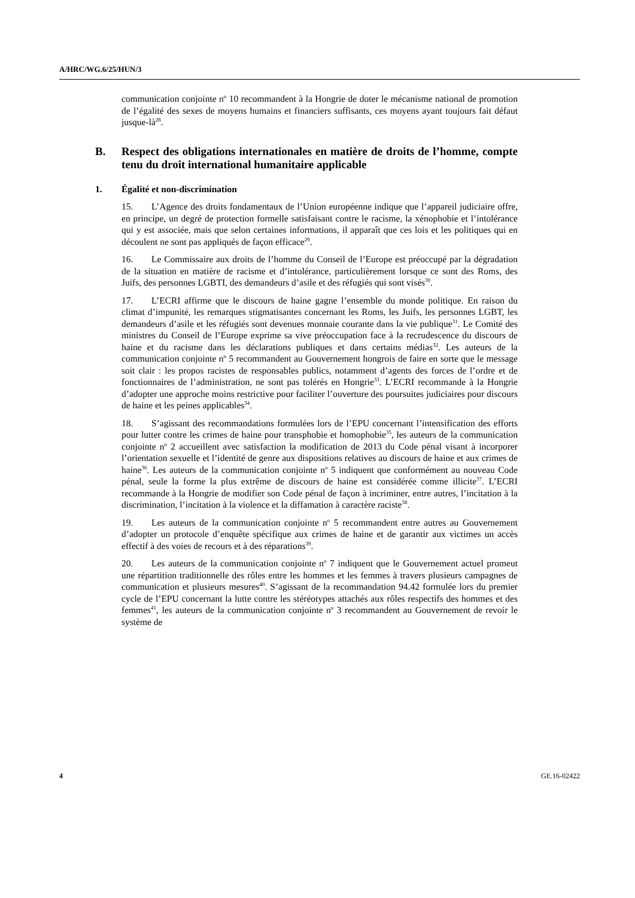A/HRC/WG.6/25/HUN/3
communication conjointe n<sup>o</sup> 10 recommandent à la Hongrie de doter le mécanisme national de promotion de l’égalité des sexes de moyens humains et financiers suffisants, ces moyens ayant toujours fait défaut jusque-là<sup>28</sup>.
B. Respect des obligations internationales en matière de droits de l’homme, compte tenu du droit international humanitaire applicable
1. Égalité et non-discrimination
15. L’Agence des droits fondamentaux de l’Union européenne indique que l’appareil judiciaire offre, en principe, un degré de protection formelle satisfaisant contre le racisme, la xénophobie et l’intolérance qui y est associée, mais que selon certaines informations, il apparaît que ces lois et les politiques qui en découlent ne sont pas appliqués de façon efficace<sup>29</sup>.
16. Le Commissaire aux droits de l’homme du Conseil de l’Europe est préoccupé par la dégradation de la situation en matière de racisme et d’intolérance, particulièrement lorsque ce sont des Roms, des Juifs, des personnes LGBTI, des demandeurs d’asile et des réfugiés qui sont visés<sup>30</sup>.
17. L’ECRI affirme que le discours de haine gagne l’ensemble du monde politique. En raison du climat d’impunité, les remarques stigmatisantes concernant les Roms, les Juifs, les personnes LGBT, les demandeurs d’asile et les réfugiés sont devenues monnaie courante dans la vie publique<sup>31</sup>. Le Comité des ministres du Conseil de l’Europe exprime sa vive préoccupation face à la recrudescence du discours de haine et du racisme dans les déclarations publiques et dans certains médias<sup>32</sup>. Les auteurs de la communication conjointe n<sup>o</sup> 5 recommandent au Gouvernement hongrois de faire en sorte que le message soit clair : les propos racistes de responsables publics, notamment d’agents des forces de l’ordre et de fonctionnaires de l’administration, ne sont pas tolérés en Hongrie<sup>33</sup>. L’ECRI recommande à la Hongrie d’adopter une approche moins restrictive pour faciliter l’ouverture des poursuites judiciaires pour discours de haine et les peines applicables<sup>34</sup>.
18. S’agissant des recommandations formulées lors de l’EPU concernant l’intensification des efforts pour lutter contre les crimes de haine pour transphobie et homophobie<sup>35</sup>, les auteurs de la communication conjointe n<sup>o</sup> 2 accueillent avec satisfaction la modification de 2013 du Code pénal visant à incorporer l’orientation sexuelle et l’identité de genre aux dispositions relatives au discours de haine et aux crimes de haine<sup>36</sup>. Les auteurs de la communication conjointe n<sup>o</sup> 5 indiquent que conformément au nouveau Code pénal, seule la forme la plus extrême de discours de haine est considérée comme illicite<sup>37</sup>. L’ECRI recommande à la Hongrie de modifier son Code pénal de façon à incriminer, entre autres, l’incitation à la discrimination, l’incitation à la violence et la diffamation à caractère raciste<sup>38</sup>.
19. Les auteurs de la communication conjointe n<sup>o</sup> 5 recommandent entre autres au Gouvernement d’adopter un protocole d’enquête spécifique aux crimes de haine et de garantir aux victimes un accès effectif à des voies de recours et à des réparations<sup>39</sup>.
20. Les auteurs de la communication conjointe n<sup>o</sup> 7 indiquent que le Gouvernement actuel promeut une répartition traditionnelle des rôles entre les hommes et les femmes à travers plusieurs campagnes de communication et plusieurs mesures<sup>40</sup>. S’agissant de la recommandation 94.42 formulée lors du premier cycle de l’EPU concernant la lutte contre les stéréotypes attachés aux rôles respectifs des hommes et des femmes<sup>41</sup>, les auteurs de la communication conjointe n<sup>o</sup> 3 recommandent au Gouvernement de revoir le système de
4 GE.16-02422